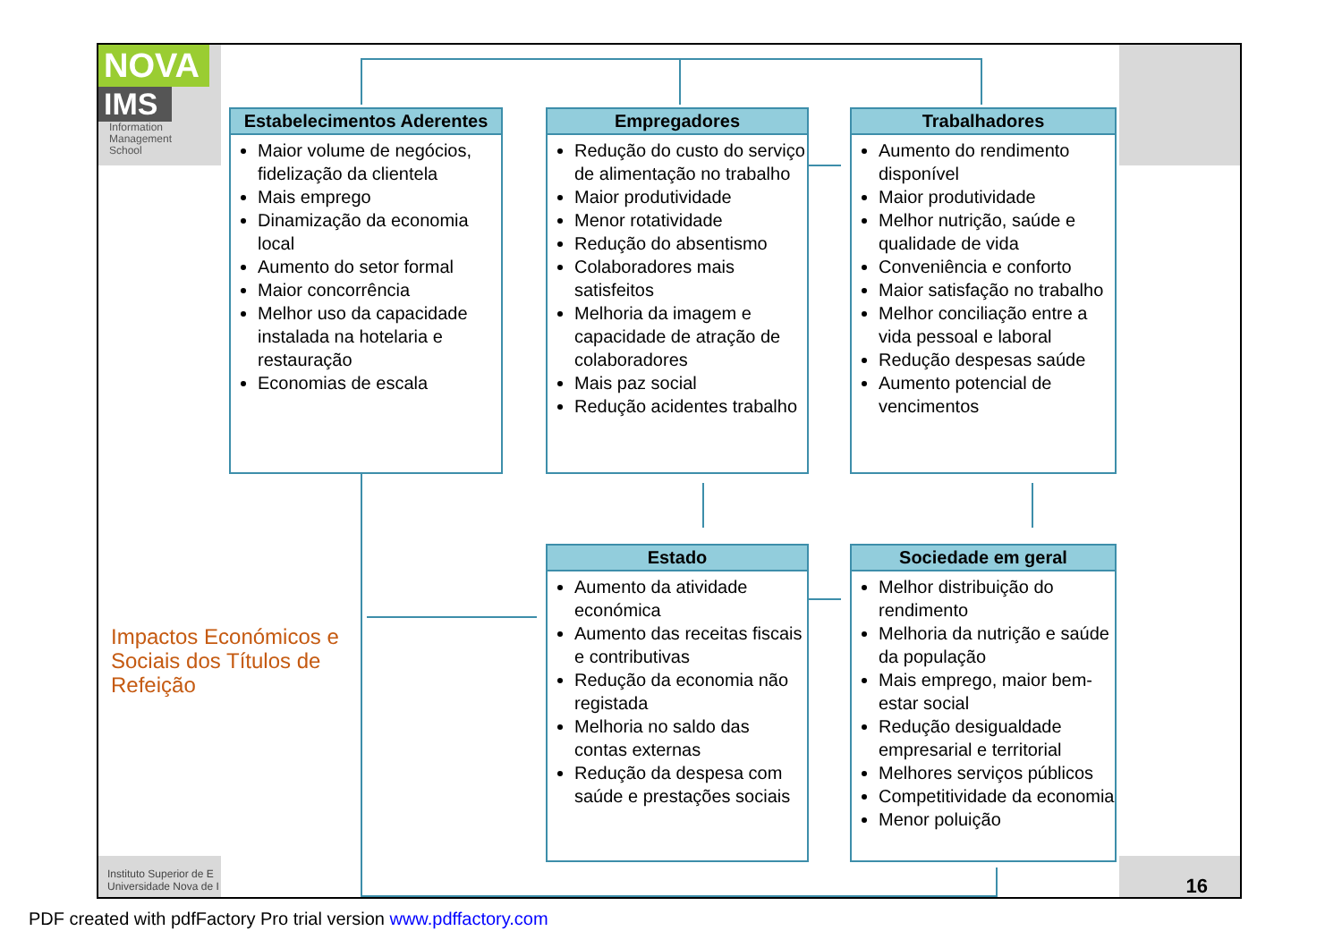NOVA
IMS
Information
Management
School
Estabelecimentos Aderentes
Maior volume de negócios, fidelização da clientela
Mais emprego
Dinamização da economia local
Aumento do setor formal
Maior concorrência
Melhor uso da capacidade instalada na hotelaria e restauração
Economias de escala
Empregadores
Redução do custo do serviço de alimentação no trabalho
Maior produtividade
Menor rotatividade
Redução do absentismo
Colaboradores mais satisfeitos
Melhoria da imagem e capacidade de atração de colaboradores
Mais paz social
Redução acidentes trabalho
Trabalhadores
Aumento do rendimento disponível
Maior produtividade
Melhor nutrição, saúde e qualidade de vida
Conveniência e conforto
Maior satisfação no trabalho
Melhor conciliação entre a vida pessoal e laboral
Redução despesas saúde
Aumento potencial de vencimentos
Estado
Aumento da atividade económica
Aumento das receitas fiscais e contributivas
Redução da economia não registada
Melhoria no saldo das contas externas
Redução da despesa com saúde e prestações sociais
Sociedade em geral
Melhor distribuição do rendimento
Melhoria da nutrição e saúde da população
Mais emprego, maior bem-estar social
Redução desigualdade empresarial e territorial
Melhores serviços públicos
Competitividade da economia
Menor poluição
Impactos Económicos e
Sociais dos Títulos de
Refeição
Instituto Superior de E
Universidade Nova de I
16
PDF created with pdfFactory Pro trial version www.pdffactory.com